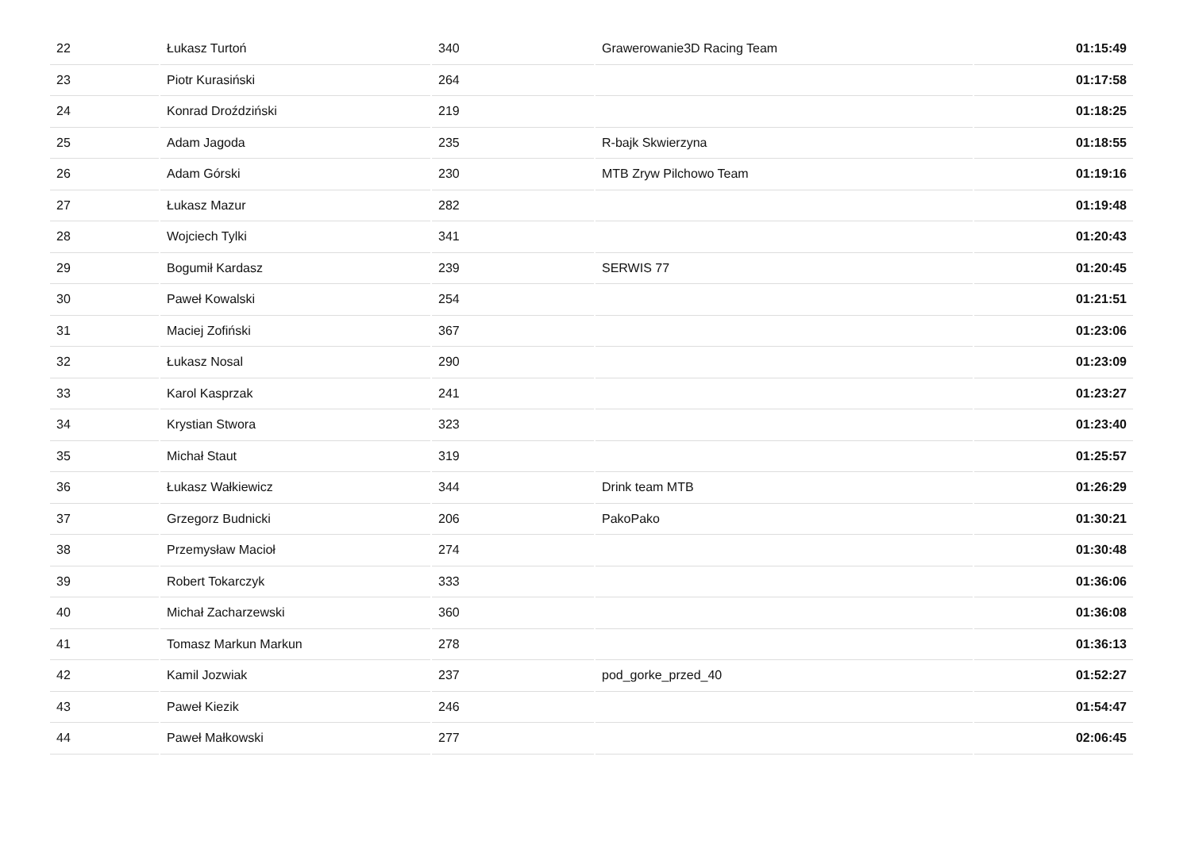| 22 | Łukasz Turtoń | 340 | Grawerowanie3D Racing Team | 01:15:49 |
| 23 | Piotr Kurasiński | 264 | | 01:17:58 |
| 24 | Konrad Droździński | 219 | | 01:18:25 |
| 25 | Adam Jagoda | 235 | R-bajk Skwierzyna | 01:18:55 |
| 26 | Adam Górski | 230 | MTB Zryw Pilchowo Team | 01:19:16 |
| 27 | Łukasz Mazur | 282 | | 01:19:48 |
| 28 | Wojciech Tylki | 341 | | 01:20:43 |
| 29 | Bogumił Kardasz | 239 | SERWIS 77 | 01:20:45 |
| 30 | Paweł Kowalski | 254 | | 01:21:51 |
| 31 | Maciej Zofiński | 367 | | 01:23:06 |
| 32 | Łukasz Nosal | 290 | | 01:23:09 |
| 33 | Karol Kasprzak | 241 | | 01:23:27 |
| 34 | Krystian Stwora | 323 | | 01:23:40 |
| 35 | Michał Staut | 319 | | 01:25:57 |
| 36 | Łukasz Wałkiewicz | 344 | Drink team MTB | 01:26:29 |
| 37 | Grzegorz Budnicki | 206 | PakoPako | 01:30:21 |
| 38 | Przemysław Macioł | 274 | | 01:30:48 |
| 39 | Robert Tokarczyk | 333 | | 01:36:06 |
| 40 | Michał Zacharzewski | 360 | | 01:36:08 |
| 41 | Tomasz Markun Markun | 278 | | 01:36:13 |
| 42 | Kamil Jozwiak | 237 | pod_gorke_przed_40 | 01:52:27 |
| 43 | Paweł Kiezik | 246 | | 01:54:47 |
| 44 | Paweł Małkowski | 277 | | 02:06:45 |